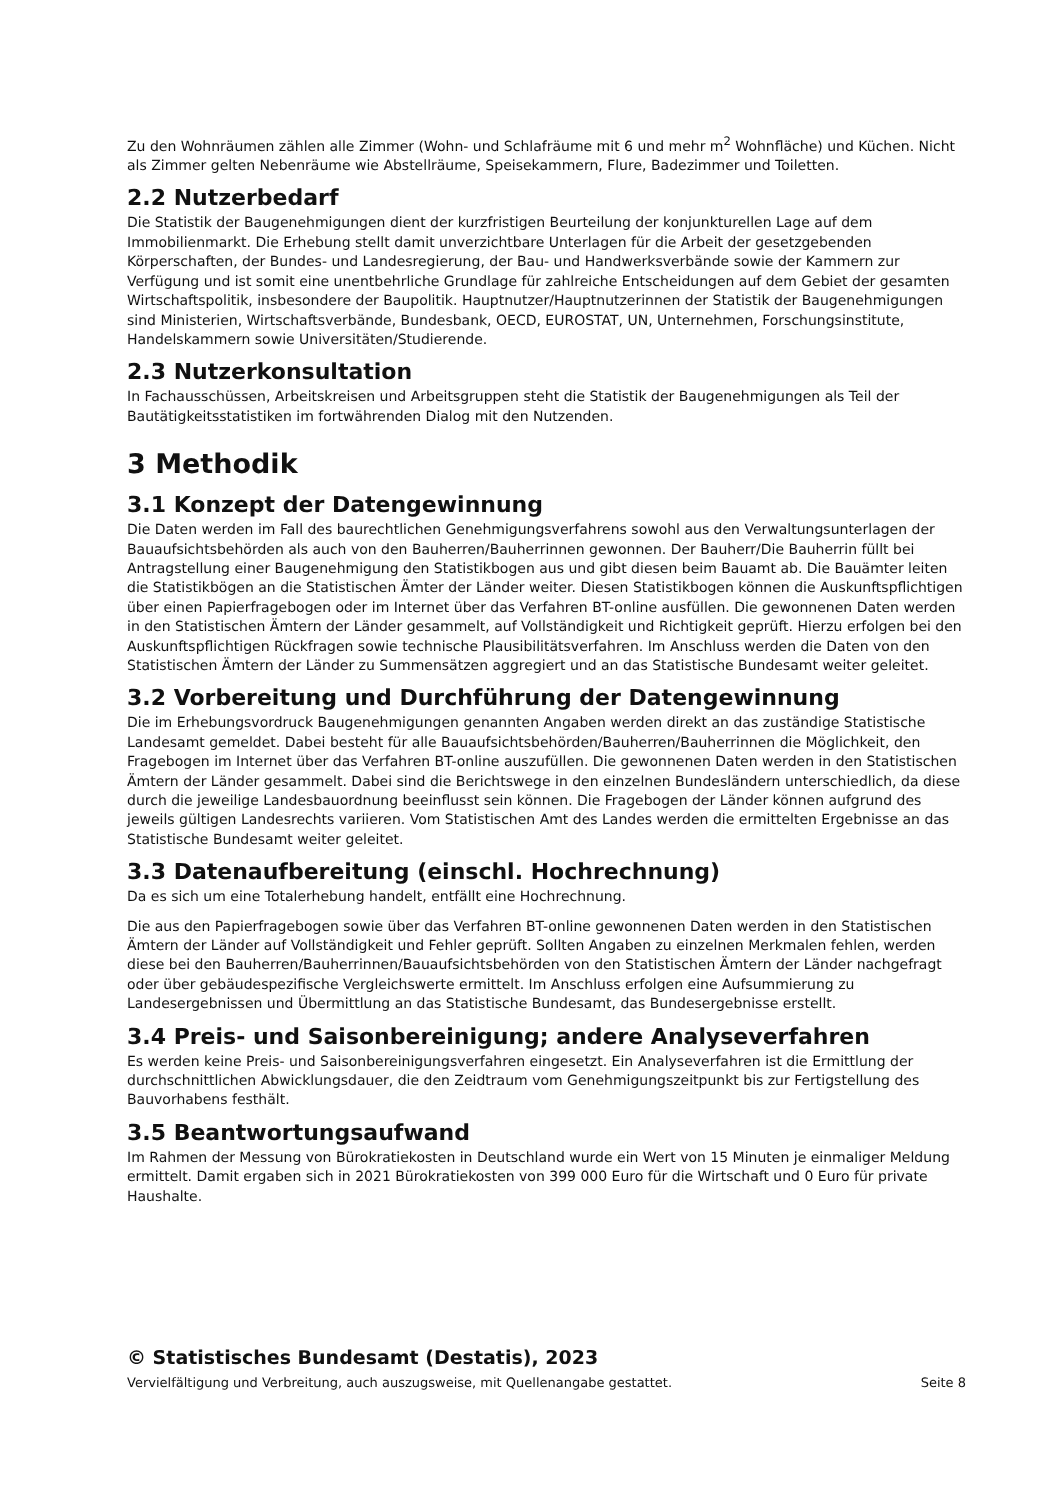Zu den Wohnräumen zählen alle Zimmer (Wohn- und Schlafräume mit 6 und mehr m<sup>2</sup> Wohnfläche) und Küchen. Nicht als Zimmer gelten Nebenräume wie Abstellräume, Speisekammern, Flure, Badezimmer und Toiletten.
2.2 Nutzerbedarf
Die Statistik der Baugenehmigungen dient der kurzfristigen Beurteilung der konjunkturellen Lage auf dem Immobilienmarkt. Die Erhebung stellt damit unverzichtbare Unterlagen für die Arbeit der gesetzgebenden Körperschaften, der Bundes- und Landesregierung, der Bau- und Handwerksverbände sowie der Kammern zur Verfügung und ist somit eine unentbehrliche Grundlage für zahlreiche Entscheidungen auf dem Gebiet der gesamten Wirtschaftspolitik, insbesondere der Baupolitik. Hauptnutzer/Hauptnutzerinnen der Statistik der Baugenehmigungen sind Ministerien, Wirtschaftsverbände, Bundesbank, OECD, EUROSTAT, UN, Unternehmen, Forschungsinstitute, Handelskammern sowie Universitäten/Studierende.
2.3 Nutzerkonsultation
In Fachausschüssen, Arbeitskreisen und Arbeitsgruppen steht die Statistik der Baugenehmigungen als Teil der Bautätigkeitsstatistiken im fortwährenden Dialog mit den Nutzenden.
3 Methodik
3.1 Konzept der Datengewinnung
Die Daten werden im Fall des baurechtlichen Genehmigungsverfahrens sowohl aus den Verwaltungsunterlagen der Bauaufsichtsbehörden als auch von den Bauherren/Bauherrinnen gewonnen. Der Bauherr/Die Bauherrin füllt bei Antragstellung einer Baugenehmigung den Statistikbogen aus und gibt diesen beim Bauamt ab. Die Bauämter leiten die Statistikbögen an die Statistischen Ämter der Länder weiter. Diesen Statistikbogen können die Auskunftspflichtigen über einen Papierfragebogen oder im Internet über das Verfahren BT-online ausfüllen. Die gewonnenen Daten werden in den Statistischen Ämtern der Länder gesammelt, auf Vollständigkeit und Richtigkeit geprüft. Hierzu erfolgen bei den Auskunftspflichtigen Rückfragen sowie technische Plausibilitätsverfahren. Im Anschluss werden die Daten von den Statistischen Ämtern der Länder zu Summensätzen aggregiert und an das Statistische Bundesamt weiter geleitet.
3.2 Vorbereitung und Durchführung der Datengewinnung
Die im Erhebungsvordruck Baugenehmigungen genannten Angaben werden direkt an das zuständige Statistische Landesamt gemeldet. Dabei besteht für alle Bauaufsichtsbehörden/Bauherren/Bauherrinnen die Möglichkeit, den Fragebogen im Internet über das Verfahren BT-online auszufüllen. Die gewonnenen Daten werden in den Statistischen Ämtern der Länder gesammelt. Dabei sind die Berichtswege in den einzelnen Bundesländern unterschiedlich, da diese durch die jeweilige Landesbauordnung beeinflusst sein können. Die Fragebogen der Länder können aufgrund des jeweils gültigen Landesrechts variieren. Vom Statistischen Amt des Landes werden die ermittelten Ergebnisse an das Statistische Bundesamt weiter geleitet.
3.3 Datenaufbereitung (einschl. Hochrechnung)
Da es sich um eine Totalerhebung handelt, entfällt eine Hochrechnung.
Die aus den Papierfragebogen sowie über das Verfahren BT-online gewonnenen Daten werden in den Statistischen Ämtern der Länder auf Vollständigkeit und Fehler geprüft. Sollten Angaben zu einzelnen Merkmalen fehlen, werden diese bei den Bauherren/Bauherrinnen/Bauaufsichtsbehörden von den Statistischen Ämtern der Länder nachgefragt oder über gebäudespezifische Vergleichswerte ermittelt. Im Anschluss erfolgen eine Aufsummierung zu Landesergebnissen und Übermittlung an das Statistische Bundesamt, das Bundesergebnisse erstellt.
3.4 Preis- und Saisonbereinigung; andere Analyseverfahren
Es werden keine Preis- und Saisonbereinigungsverfahren eingesetzt. Ein Analyseverfahren ist die Ermittlung der durchschnittlichen Abwicklungsdauer, die den Zeidtraum vom Genehmigungszeitpunkt bis zur Fertigstellung des Bauvorhabens festhält.
3.5 Beantwortungsaufwand
Im Rahmen der Messung von Bürokratiekosten in Deutschland wurde ein Wert von 15 Minuten je einmaliger Meldung ermittelt. Damit ergaben sich in 2021 Bürokratiekosten von 399 000 Euro für die Wirtschaft und 0 Euro für private Haushalte.
© Statistisches Bundesamt (Destatis), 2023
Vervielfältigung und Verbreitung, auch auszugsweise, mit Quellenangabe gestattet. Seite 8